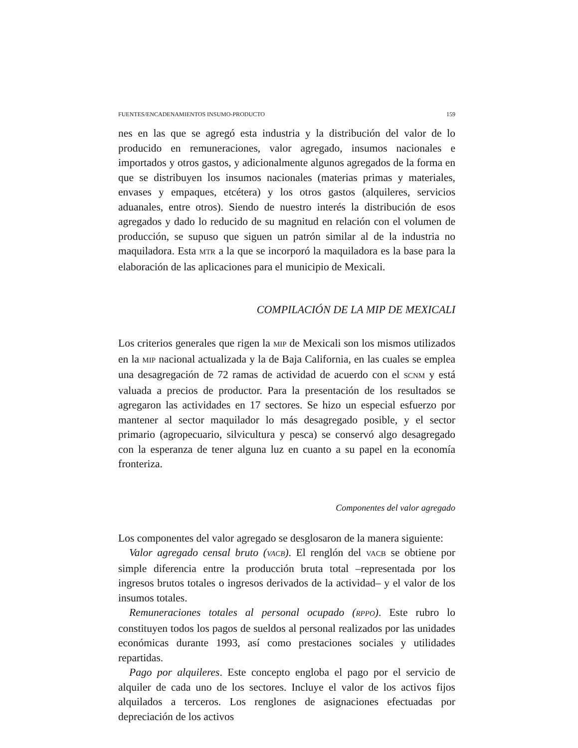FUENTES/ENCADENAMIENTOS INSUMO-PRODUCTO 159
nes en las que se agregó esta industria y la distribución del valor de lo producido en remuneraciones, valor agregado, insumos nacionales e importados y otros gastos, y adicionalmente algunos agregados de la forma en que se distribuyen los insumos nacionales (materias primas y materiales, envases y empaques, etcétera) y los otros gastos (alquileres, servicios aduanales, entre otros). Siendo de nuestro interés la distribución de esos agregados y dado lo reducido de su magnitud en relación con el volumen de producción, se supuso que siguen un patrón similar al de la industria no maquiladora. Esta MTR a la que se incorporó la maquiladora es la base para la elaboración de las aplicaciones para el municipio de Mexicali.
COMPILACIÓN DE LA MIP DE MEXICALI
Los criterios generales que rigen la MIP de Mexicali son los mismos utilizados en la MIP nacional actualizada y la de Baja California, en las cuales se emplea una desagregación de 72 ramas de actividad de acuerdo con el SCNM y está valuada a precios de productor. Para la presentación de los resultados se agregaron las actividades en 17 sectores. Se hizo un especial esfuerzo por mantener al sector maquilador lo más desagregado posible, y el sector primario (agropecuario, silvicultura y pesca) se conservó algo desagregado con la esperanza de tener alguna luz en cuanto a su papel en la economía fronteriza.
Componentes del valor agregado
Los componentes del valor agregado se desglosaron de la manera siguiente:
Valor agregado censal bruto (VACB). El renglón del VACB se obtiene por simple diferencia entre la producción bruta total –representada por los ingresos brutos totales o ingresos derivados de la actividad– y el valor de los insumos totales.
Remuneraciones totales al personal ocupado (RPPO). Este rubro lo constituyen todos los pagos de sueldos al personal realizados por las unidades económicas durante 1993, así como prestaciones sociales y utilidades repartidas.
Pago por alquileres. Este concepto engloba el pago por el servicio de alquiler de cada uno de los sectores. Incluye el valor de los activos fijos alquilados a terceros. Los renglones de asignaciones efectuadas por depreciación de los activos